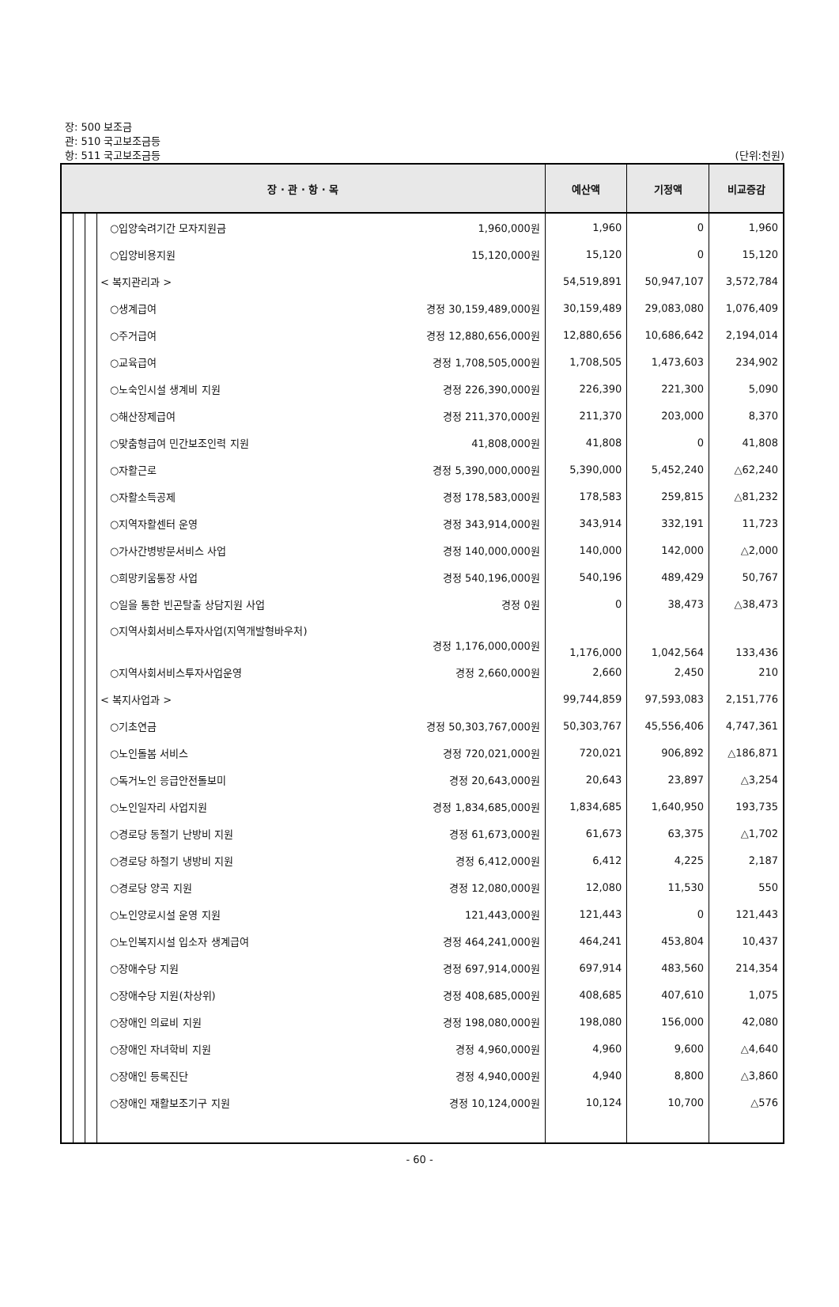장: 500 보조금
관: 510 국고보조금등
항: 511 국고보조금등
(단위:천원)
| 장 · 관 · 항 · 목 | | | | 예산액 | 기정액 | 비교증감 |
| --- | --- | --- | --- | --- | --- | --- |
| | | | ○입양숙려기간 모자지원금 1,960,000원 | 1,960 | 0 | 1,960 |
| | | | ○입양비용지원 15,120,000원 | 15,120 | 0 | 15,120 |
| | | | < 복지관리과 > | 54,519,891 | 50,947,107 | 3,572,784 |
| | | | ○생계급여 경정 30,159,489,000원 | 30,159,489 | 29,083,080 | 1,076,409 |
| | | | ○주거급여 경정 12,880,656,000원 | 12,880,656 | 10,686,642 | 2,194,014 |
| | | | ○교육급여 경정 1,708,505,000원 | 1,708,505 | 1,473,603 | 234,902 |
| | | | ○노숙인시설 생계비 지원 경정 226,390,000원 | 226,390 | 221,300 | 5,090 |
| | | | ○해산장제급여 경정 211,370,000원 | 211,370 | 203,000 | 8,370 |
| | | | ○맞춤형급여 민간보조인력 지원 41,808,000원 | 41,808 | 0 | 41,808 |
| | | | ○자활근로 경정 5,390,000,000원 | 5,390,000 | 5,452,240 | △62,240 |
| | | | ○자활소득공제 경정 178,583,000원 | 178,583 | 259,815 | △81,232 |
| | | | ○지역자활센터 운영 경정 343,914,000원 | 343,914 | 332,191 | 11,723 |
| | | | ○가사간병방문서비스 사업 경정 140,000,000원 | 140,000 | 142,000 | △2,000 |
| | | | ○희망키움통장 사업 경정 540,196,000원 | 540,196 | 489,429 | 50,767 |
| | | | ○일을 통한 빈곤탈출 상담지원 사업 경정 0원 | 0 | 38,473 | △38,473 |
| | | | ○지역사회서비스투자사업(지역개발형바우처) 경정 1,176,000,000원 | 1,176,000 | 1,042,564 | 133,436 |
| | | | ○지역사회서비스투자사업운영 경정 2,660,000원 | 2,660 | 2,450 | 210 |
| | | | < 복지사업과 > | 99,744,859 | 97,593,083 | 2,151,776 |
| | | | ○기초연금 경정 50,303,767,000원 | 50,303,767 | 45,556,406 | 4,747,361 |
| | | | ○노인돌봄 서비스 경정 720,021,000원 | 720,021 | 906,892 | △186,871 |
| | | | ○독거노인 응급안전돌보미 경정 20,643,000원 | 20,643 | 23,897 | △3,254 |
| | | | ○노인일자리 사업지원 경정 1,834,685,000원 | 1,834,685 | 1,640,950 | 193,735 |
| | | | ○경로당 동절기 난방비 지원 경정 61,673,000원 | 61,673 | 63,375 | △1,702 |
| | | | ○경로당 하절기 냉방비 지원 경정 6,412,000원 | 6,412 | 4,225 | 2,187 |
| | | | ○경로당 양곡 지원 경정 12,080,000원 | 12,080 | 11,530 | 550 |
| | | | ○노인양로시설 운영 지원 121,443,000원 | 121,443 | 0 | 121,443 |
| | | | ○노인복지시설 입소자 생계급여 경정 464,241,000원 | 464,241 | 453,804 | 10,437 |
| | | | ○장애수당 지원 경정 697,914,000원 | 697,914 | 483,560 | 214,354 |
| | | | ○장애수당 지원(차상위) 경정 408,685,000원 | 408,685 | 407,610 | 1,075 |
| | | | ○장애인 의료비 지원 경정 198,080,000원 | 198,080 | 156,000 | 42,080 |
| | | | ○장애인 자녀학비 지원 경정 4,960,000원 | 4,960 | 9,600 | △4,640 |
| | | | ○장애인 등록진단 경정 4,940,000원 | 4,940 | 8,800 | △3,860 |
| | | | ○장애인 재활보조기구 지원 경정 10,124,000원 | 10,124 | 10,700 | △576 |
- 60 -